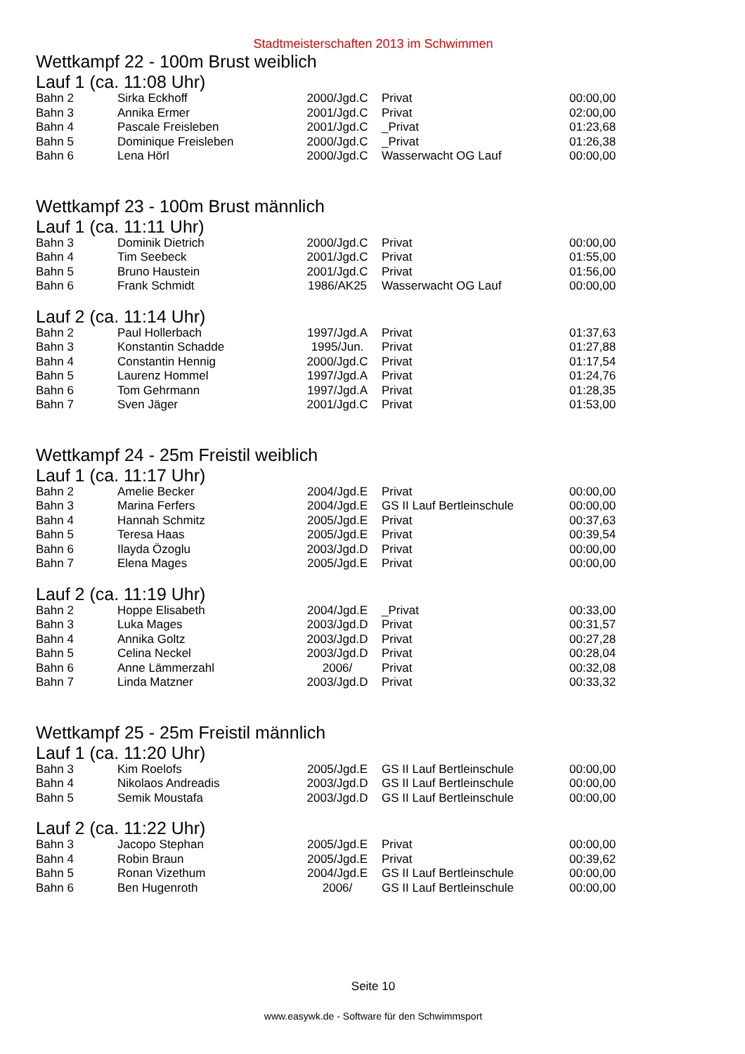Stadtmeisterschaften 2013 im Schwimmen
Wettkampf 22 - 100m Brust weiblich
Lauf 1 (ca. 11:08 Uhr)
| Bahn 2 | Sirka Eckhoff | 2000/Jgd.C | Privat | 00:00,00 |
| Bahn 3 | Annika Ermer | 2001/Jgd.C | Privat | 02:00,00 |
| Bahn 4 | Pascale Freisleben | 2001/Jgd.C | _Privat | 01:23,68 |
| Bahn 5 | Dominique Freisleben | 2000/Jgd.C | _Privat | 01:26,38 |
| Bahn 6 | Lena Hörl | 2000/Jgd.C | Wasserwacht OG Lauf | 00:00,00 |
Wettkampf 23 - 100m Brust männlich
Lauf 1 (ca. 11:11 Uhr)
| Bahn 3 | Dominik Dietrich | 2000/Jgd.C | Privat | 00:00,00 |
| Bahn 4 | Tim Seebeck | 2001/Jgd.C | Privat | 01:55,00 |
| Bahn 5 | Bruno Haustein | 2001/Jgd.C | Privat | 01:56,00 |
| Bahn 6 | Frank Schmidt | 1986/AK25 | Wasserwacht OG Lauf | 00:00,00 |
Lauf 2 (ca. 11:14 Uhr)
| Bahn 2 | Paul Hollerbach | 1997/Jgd.A | Privat | 01:37,63 |
| Bahn 3 | Konstantin Schadde | 1995/Jun. | Privat | 01:27,88 |
| Bahn 4 | Constantin Hennig | 2000/Jgd.C | Privat | 01:17,54 |
| Bahn 5 | Laurenz Hommel | 1997/Jgd.A | Privat | 01:24,76 |
| Bahn 6 | Tom Gehrmann | 1997/Jgd.A | Privat | 01:28,35 |
| Bahn 7 | Sven Jäger | 2001/Jgd.C | Privat | 01:53,00 |
Wettkampf 24 - 25m Freistil weiblich
Lauf 1 (ca. 11:17 Uhr)
| Bahn 2 | Amelie Becker | 2004/Jgd.E | Privat | 00:00,00 |
| Bahn 3 | Marina Ferfers | 2004/Jgd.E | GS II Lauf Bertleinschule | 00:00,00 |
| Bahn 4 | Hannah Schmitz | 2005/Jgd.E | Privat | 00:37,63 |
| Bahn 5 | Teresa Haas | 2005/Jgd.E | Privat | 00:39,54 |
| Bahn 6 | Ilayda Özoglu | 2003/Jgd.D | Privat | 00:00,00 |
| Bahn 7 | Elena Mages | 2005/Jgd.E | Privat | 00:00,00 |
Lauf 2 (ca. 11:19 Uhr)
| Bahn 2 | Hoppe Elisabeth | 2004/Jgd.E | _Privat | 00:33,00 |
| Bahn 3 | Luka Mages | 2003/Jgd.D | Privat | 00:31,57 |
| Bahn 4 | Annika Goltz | 2003/Jgd.D | Privat | 00:27,28 |
| Bahn 5 | Celina Neckel | 2003/Jgd.D | Privat | 00:28,04 |
| Bahn 6 | Anne Lämmerzahl | 2006/ | Privat | 00:32,08 |
| Bahn 7 | Linda Matzner | 2003/Jgd.D | Privat | 00:33,32 |
Wettkampf 25 - 25m Freistil männlich
Lauf 1 (ca. 11:20 Uhr)
| Bahn 3 | Kim Roelofs | 2005/Jgd.E | GS II Lauf Bertleinschule | 00:00,00 |
| Bahn 4 | Nikolaos Andreadis | 2003/Jgd.D | GS II Lauf Bertleinschule | 00:00,00 |
| Bahn 5 | Semik Moustafa | 2003/Jgd.D | GS II Lauf Bertleinschule | 00:00,00 |
Lauf 2 (ca. 11:22 Uhr)
| Bahn 3 | Jacopo Stephan | 2005/Jgd.E | Privat | 00:00,00 |
| Bahn 4 | Robin Braun | 2005/Jgd.E | Privat | 00:39,62 |
| Bahn 5 | Ronan Vizethum | 2004/Jgd.E | GS II Lauf Bertleinschule | 00:00,00 |
| Bahn 6 | Ben Hugenroth | 2006/ | GS II Lauf Bertleinschule | 00:00,00 |
Seite 10
www.easywk.de - Software für den Schwimmsport